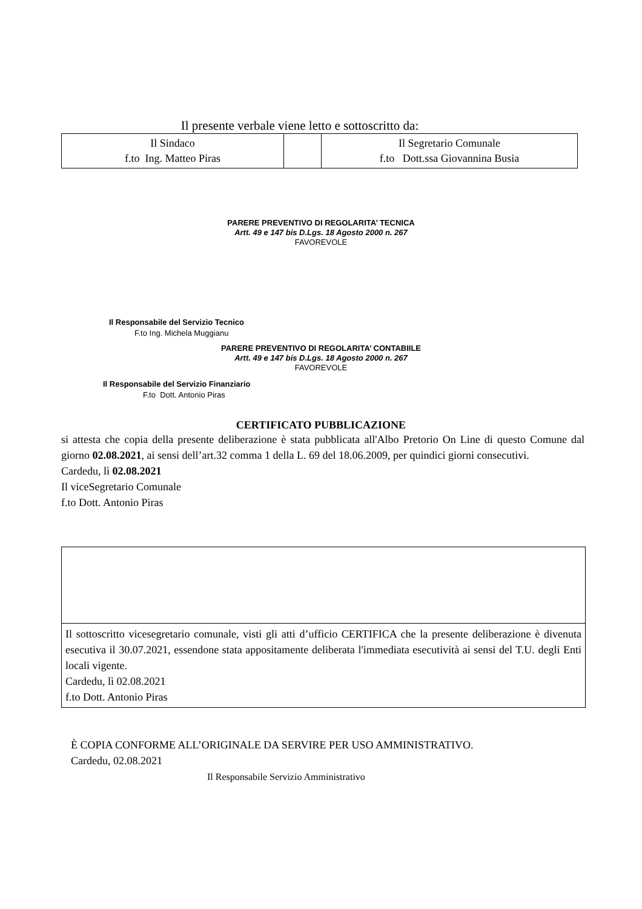Il presente verbale viene letto e sottoscritto da:
| Il Sindaco f.to Ing. Matteo Piras | | Il Segretario Comunale f.to Dott.ssa Giovannina Busia |
PARERE PREVENTIVO DI REGOLARITA’ TECNICA
Artt. 49 e 147 bis D.Lgs. 18 Agosto 2000 n. 267
FAVOREVOLE
Il Responsabile del Servizio Tecnico
F.to Ing. Michela Muggianu
PARERE PREVENTIVO DI REGOLARITA’ CONTABIILE
Artt. 49 e 147 bis D.Lgs. 18 Agosto 2000 n. 267
FAVOREVOLE
Il Responsabile del Servizio Finanziario
F.to Dott. Antonio Piras
CERTIFICATO PUBBLICAZIONE
si attesta che copia della presente deliberazione è stata pubblicata all'Albo Pretorio On Line di questo Comune dal giorno 02.08.2021, ai sensi dell’art.32 comma 1 della L. 69 del 18.06.2009, per quindici giorni consecutivi.
Cardedu, lì 02.08.2021
Il viceSegretario Comunale
f.to Dott. Antonio Piras
Il sottoscritto vicesegretario comunale, visti gli atti d’ufficio CERTIFICA che la presente deliberazione è divenuta esecutiva il 30.07.2021, essendone stata appositamente deliberata l'immediata esecutività ai sensi del T.U. degli Enti locali vigente.
Cardedu, lì 02.08.2021
f.to Dott. Antonio Piras
È COPIA CONFORME ALL’ORIGINALE DA SERVIRE PER USO AMMINISTRATIVO.
Cardedu, 02.08.2021
Il Responsabile Servizio Amministrativo